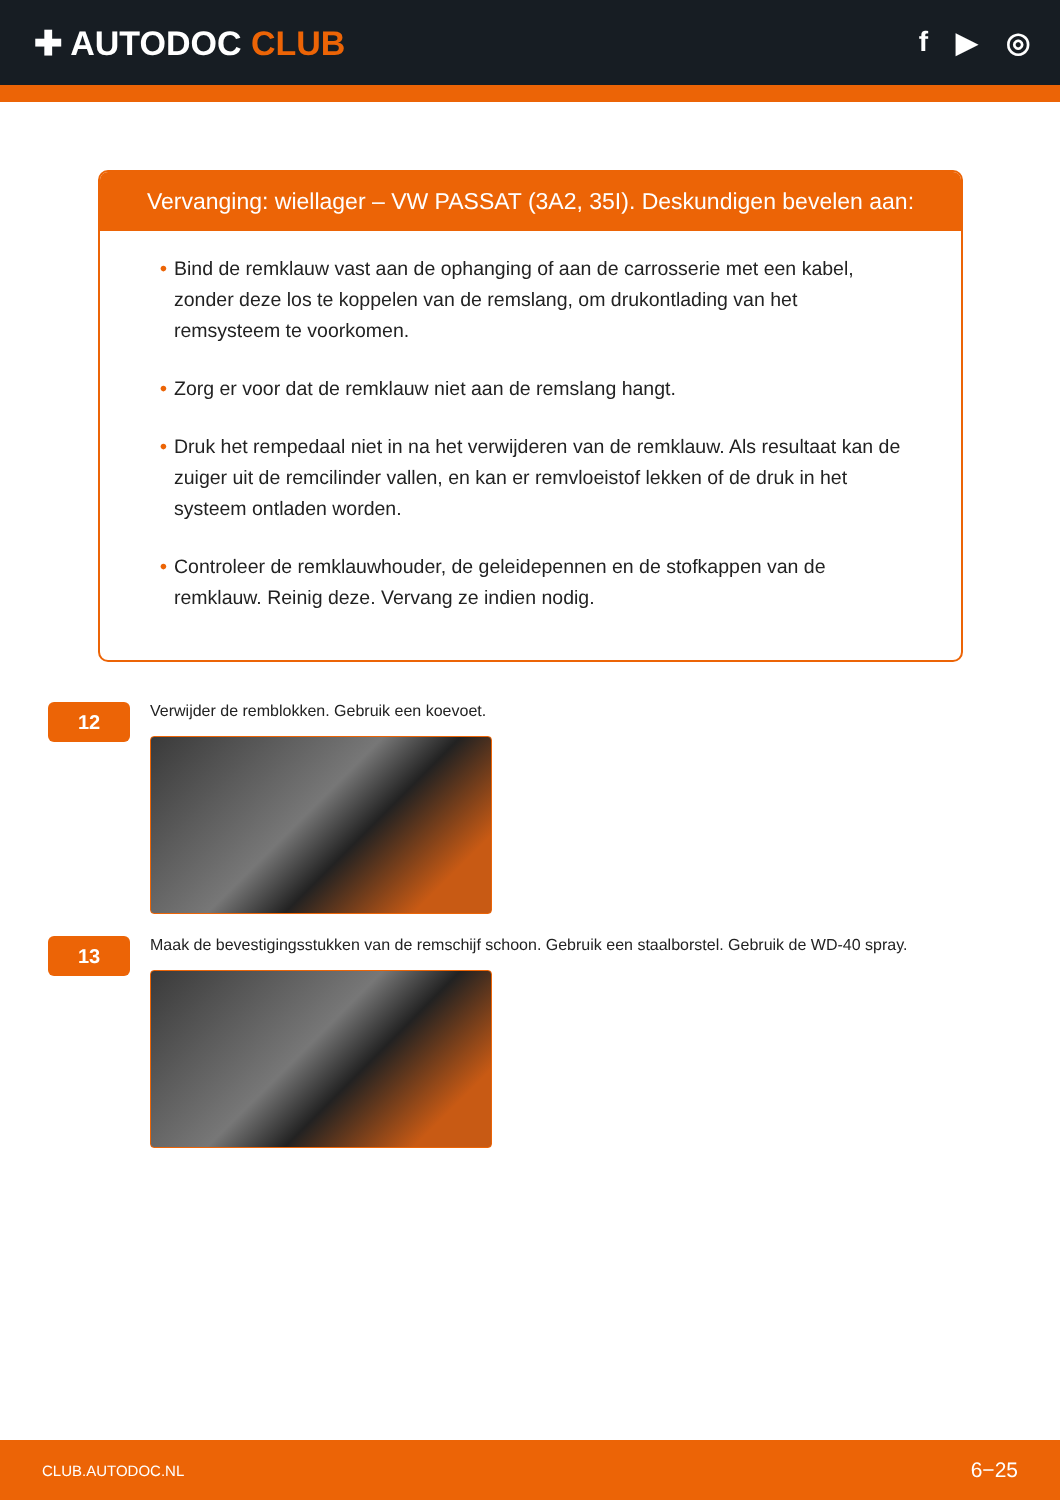✚ AUTODOC CLUB
f ▶ ◎
Vervanging: wiellager – VW PASSAT (3A2, 35I). Deskundigen bevelen aan:
• Bind de remklauw vast aan de ophanging of aan de carrosserie met een kabel, zonder deze los te koppelen van de remslang, om drukontlading van het remsysteem te voorkomen.
• Zorg er voor dat de remklauw niet aan de remslang hangt.
• Druk het rempedaal niet in na het verwijderen van de remklauw. Als resultaat kan de zuiger uit de remcilinder vallen, en kan er remvloeistof lekken of de druk in het systeem ontladen worden.
• Controleer de remklauwhouder, de geleidepennen en de stofkappen van de remklauw. Reinig deze. Vervang ze indien nodig.
12
Verwijder de remblokken. Gebruik een koevoet.
13
Maak de bevestigingsstukken van de remschijf schoon. Gebruik een staalborstel. Gebruik de WD-40 spray.
CLUB.AUTODOC.NL 6−25